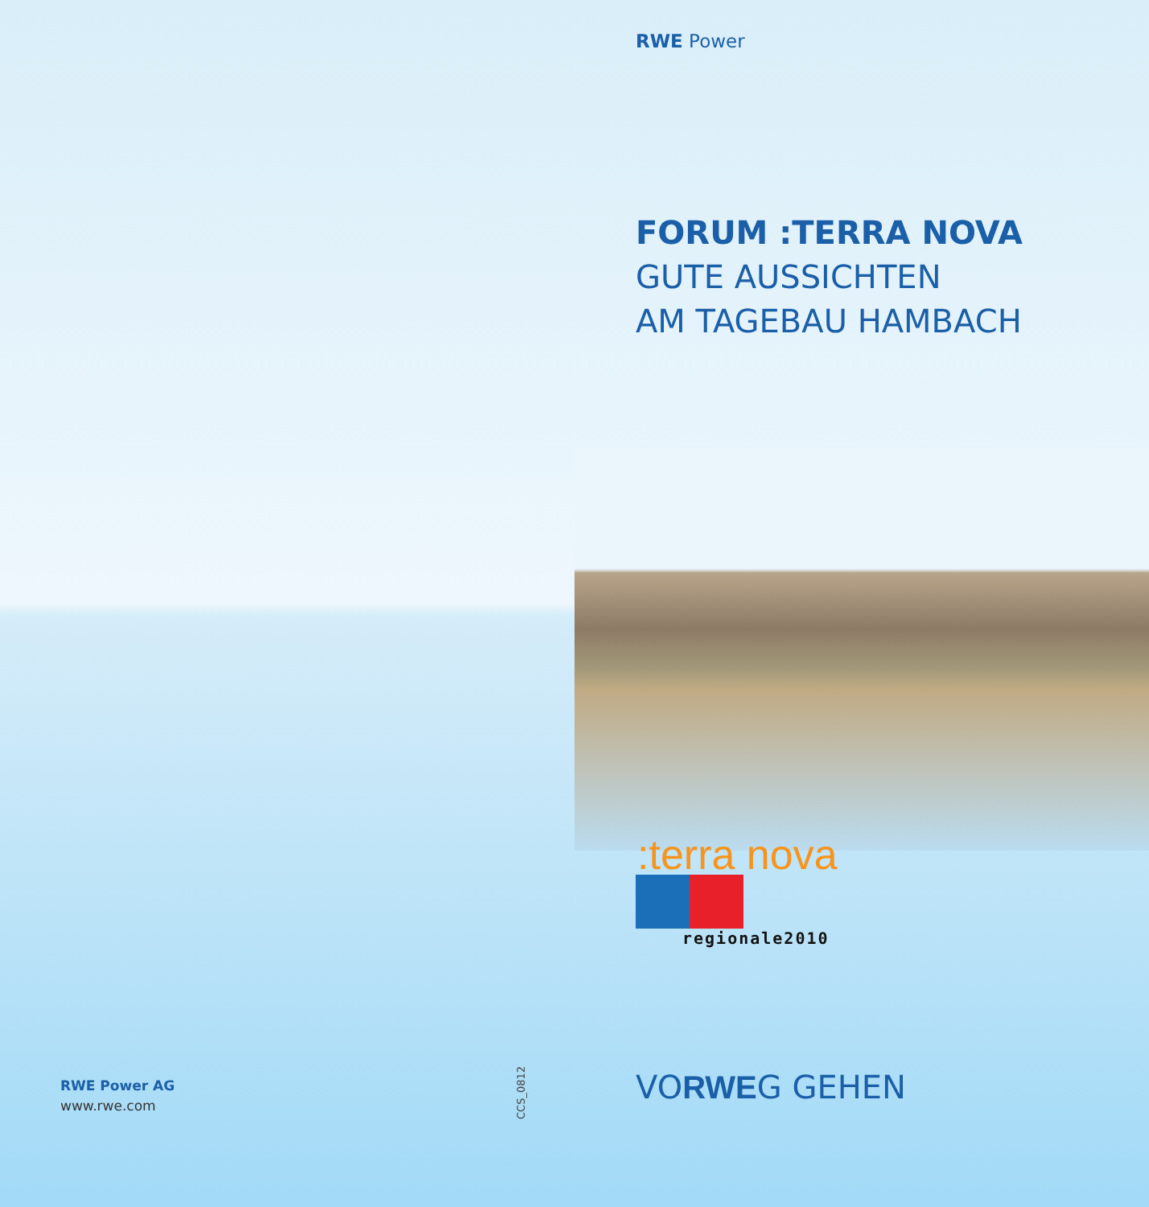RWE Power AG
www.rwe.com
CCS_0812
RWE Power
FORUM :TERRA NOVA
GUTE AUSSICHTEN
AM TAGEBAU HAMBACH
:terra nova
regionale2010
VORWEG GEHEN